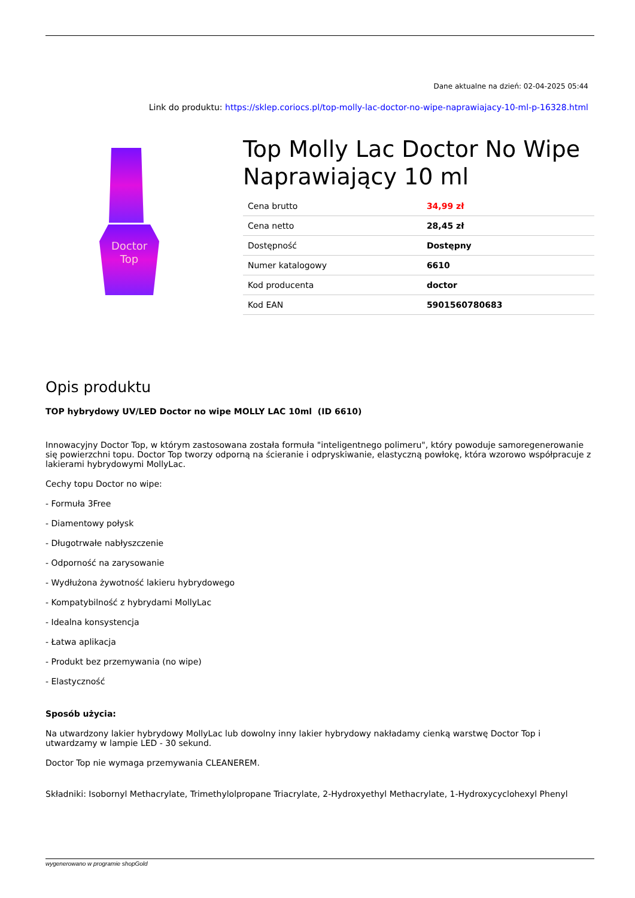Dane aktualne na dzień: 02-04-2025 05:44
Link do produktu: https://sklep.coriocs.pl/top-molly-lac-doctor-no-wipe-naprawiajacy-10-ml-p-16328.html
Doctor
Top
Top Molly Lac Doctor No Wipe Naprawiający 10 ml
| Cena brutto | 34,99 zł |
| Cena netto | 28,45 zł |
| Dostępność | Dostępny |
| Numer katalogowy | 6610 |
| Kod producenta | doctor |
| Kod EAN | 5901560780683 |
Opis produktu
TOP hybrydowy UV/LED Doctor no wipe MOLLY LAC 10ml (ID 6610)
Innowacyjny Doctor Top, w którym zastosowana została formuła "inteligentnego polimeru", który powoduje samoregenerowanie się powierzchni topu. Doctor Top tworzy odporną na ścieranie i odpryskiwanie, elastyczną powłokę, która wzorowo współpracuje z lakierami hybrydowymi MollyLac.
Cechy topu Doctor no wipe:
- Formuła 3Free
- Diamentowy połysk
- Długotrwałe nabłyszczenie
- Odporność na zarysowanie
- Wydłużona żywotność lakieru hybrydowego
- Kompatybilność z hybrydami MollyLac
- Idealna konsystencja
- Łatwa aplikacja
- Produkt bez przemywania (no wipe)
- Elastyczność
Sposób użycia:
Na utwardzony lakier hybrydowy MollyLac lub dowolny inny lakier hybrydowy nakładamy cienką warstwę Doctor Top i utwardzamy w lampie LED - 30 sekund.
Doctor Top nie wymaga przemywania CLEANEREM.
Składniki: Isobornyl Methacrylate, Trimethylolpropane Triacrylate, 2-Hydroxyethyl Methacrylate, 1-Hydroxycyclohexyl Phenyl
wygenerowano w programie shopGold